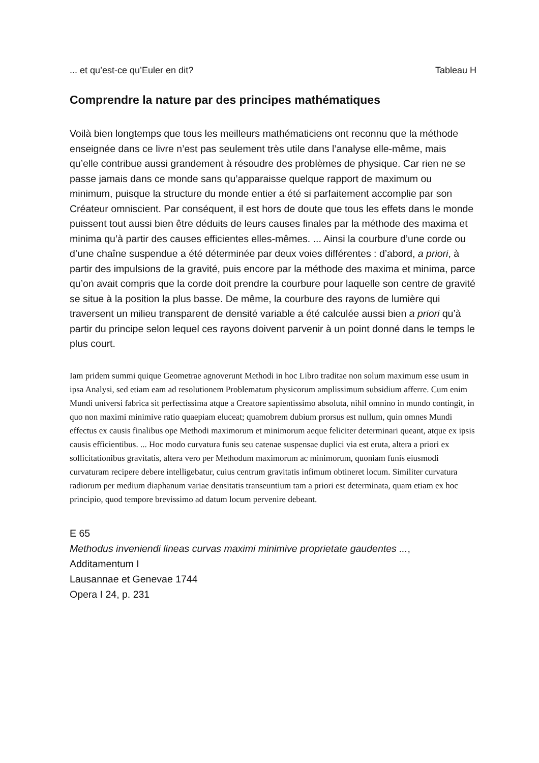... et qu’est-ce qu’Euler en dit? Tableau H
Comprendre la nature par des principes mathématiques
Voilà bien longtemps que tous les meilleurs mathématiciens ont reconnu que la méthode enseignée dans ce livre n’est pas seulement très utile dans l’analyse elle-même, mais qu’elle contribue aussi grandement à résoudre des problèmes de physique. Car rien ne se passe jamais dans ce monde sans qu’apparaisse quelque rapport de maximum ou minimum, puisque la structure du monde entier a été si parfaitement accomplie par son Créateur omniscient. Par conséquent, il est hors de doute que tous les effets dans le monde puissent tout aussi bien être déduits de leurs causes finales par la méthode des maxima et minima qu’à partir des causes efficientes elles-mêmes. ... Ainsi la courbure d’une corde ou d’une chaîne suspendue a été déterminée par deux voies différentes : d’abord, a priori, à partir des impulsions de la gravité, puis encore par la méthode des maxima et minima, parce qu’on avait compris que la corde doit prendre la courbure pour laquelle son centre de gravité se situe à la position la plus basse. De même, la courbure des rayons de lumière qui traversent un milieu transparent de densité variable a été calculée aussi bien a priori qu’à partir du principe selon lequel ces rayons doivent parvenir à un point donné dans le temps le plus court.
Iam pridem summi quique Geometrae agnoverunt Methodi in hoc Libro traditae non solum maximum esse usum in ipsa Analysi, sed etiam eam ad resolutionem Problematum physicorum amplissimum subsidium afferre. Cum enim Mundi universi fabrica sit perfectissima atque a Creatore sapientissimo absoluta, nihil omnino in mundo contingit, in quo non maximi minimive ratio quaepiam eluceat; quamobrem dubium prorsus est nullum, quin omnes Mundi effectus ex causis finalibus ope Methodi maximorum et minimorum aeque feliciter determinari queant, atque ex ipsis causis efficientibus. ... Hoc modo curvatura funis seu catenae suspensae duplici via est eruta, altera a priori ex sollicitationibus gravitatis, altera vero per Methodum maximorum ac minimorum, quoniam funis eiusmodi curvaturam recipere debere intelligebatur, cuius centrum gravitatis infimum obtineret locum. Similiter curvatura radiorum per medium diaphanum variae densitatis transeuntium tam a priori est determinata, quam etiam ex hoc principio, quod tempore brevissimo ad datum locum pervenire debeant.
E 65
Methodus inveniendi lineas curvas maximi minimive proprietate gaudentes ...,
Additamentum I
Lausannae et Genevae 1744
Opera I 24, p. 231